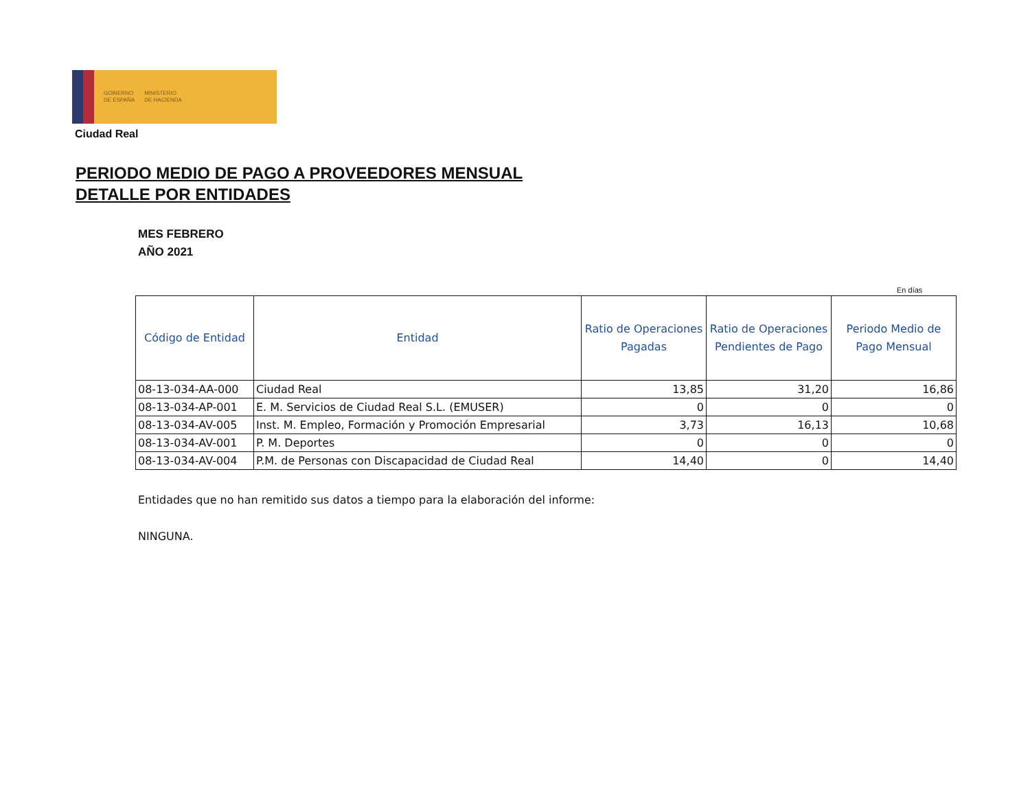GOBIERNO
DE ESPAÑA MINISTERIO
DE HACIENDA
Ciudad Real
PERIODO MEDIO DE PAGO A PROVEEDORES MENSUAL
DETALLE POR ENTIDADES
MES FEBRERO
AÑO 2021
En días
| Código de Entidad | Entidad | Ratio de Operaciones Pagadas | Ratio de Operaciones Pendientes de Pago | Periodo Medio de Pago Mensual |
| --- | --- | --- | --- | --- |
| 08-13-034-AA-000 | Ciudad Real | 13,85 | 31,20 | 16,86 |
| 08-13-034-AP-001 | E. M. Servicios de Ciudad Real S.L. (EMUSER) | 0 | 0 | 0 |
| 08-13-034-AV-005 | Inst. M. Empleo, Formación y Promoción Empresarial | 3,73 | 16,13 | 10,68 |
| 08-13-034-AV-001 | P. M. Deportes | 0 | 0 | 0 |
| 08-13-034-AV-004 | P.M. de Personas con Discapacidad de Ciudad Real | 14,40 | 0 | 14,40 |
Entidades que no han remitido sus datos a tiempo para la elaboración del informe:
NINGUNA.